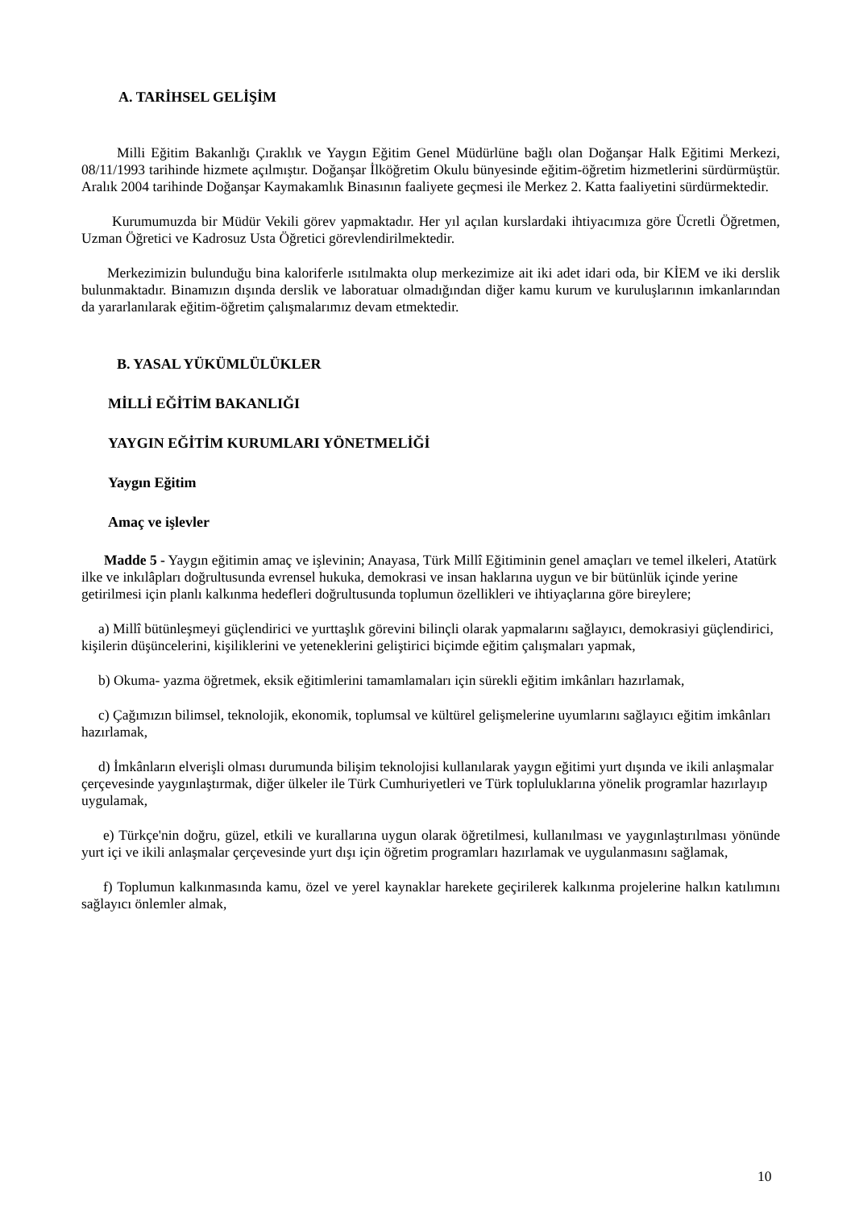A. TARİHSEL GELİŞİM
Milli Eğitim Bakanlığı Çıraklık ve Yaygın Eğitim Genel Müdürlüne bağlı olan Doğanşar Halk Eğitimi Merkezi, 08/11/1993 tarihinde hizmete açılmıştır. Doğanşar İlköğretim Okulu bünyesinde eğitim-öğretim hizmetlerini sürdürmüştür. Aralık 2004 tarihinde Doğanşar Kaymakamlık Binasının faaliyete geçmesi ile Merkez 2. Katta faaliyetini sürdürmektedir.
Kurumumuzda bir Müdür Vekili görev yapmaktadır. Her yıl açılan kurslardaki ihtiyacımıza göre Ücretli Öğretmen, Uzman Öğretici ve Kadrosuz Usta Öğretici görevlendirilmektedir.
Merkezimizin bulunduğu bina kaloriferle ısıtılmakta olup merkezimize ait iki adet idari oda, bir KİEM ve iki derslik bulunmaktadır. Binamızın dışında derslik ve laboratuar olmadığından diğer kamu kurum ve kuruluşlarının imkanlarından da yararlanılarak eğitim-öğretim çalışmalarımız devam etmektedir.
B. YASAL YÜKÜMLÜLÜKLER
MİLLİ EĞİTİM BAKANLIĞI
YAYGIN EĞİTİM KURUMLARI YÖNETMELİĞİ
Yaygın Eğitim
Amaç ve işlevler
Madde 5 - Yaygın eğitimin amaç ve işlevinin; Anayasa, Türk Millî Eğitiminin genel amaçları ve temel ilkeleri, Atatürk ilke ve inkılâpları doğrultusunda evrensel hukuka, demokrasi ve insan haklarına uygun ve bir bütünlük içinde yerine getirilmesi için planlı kalkınma hedefleri doğrultusunda toplumun özellikleri ve ihtiyaçlarına göre bireylere;
a) Millî bütünleşmeyi güçlendirici ve yurttaşlık görevini bilinçli olarak yapmalarını sağlayıcı, demokrasiyi güçlendirici, kişilerin düşüncelerini, kişiliklerini ve yeteneklerini geliştirici biçimde eğitim çalışmaları yapmak,
b) Okuma- yazma öğretmek, eksik eğitimlerini tamamlamaları için sürekli eğitim imkânları hazırlamak,
c) Çağımızın bilimsel, teknolojik, ekonomik, toplumsal ve kültürel gelişmelerine uyumlarını sağlayıcı eğitim imkânları hazırlamak,
d) İmkânların elverişli olması durumunda bilişim teknolojisi kullanılarak yaygın eğitimi yurt dışında ve ikili anlaşmalar çerçevesinde yaygınlaştırmak, diğer ülkeler ile Türk Cumhuriyetleri ve Türk topluluklarına yönelik programlar hazırlayıp uygulamak,
e) Türkçe'nin doğru, güzel, etkili ve kurallarına uygun olarak öğretilmesi, kullanılması ve yaygınlaştırılması yönünde yurt içi ve ikili anlaşmalar çerçevesinde yurt dışı için öğretim programları hazırlamak ve uygulanmasını sağlamak,
f) Toplumun kalkınmasında kamu, özel ve yerel kaynaklar harekete geçirilerek kalkınma projelerine halkın katılımını sağlayıcı önlemler almak,
10